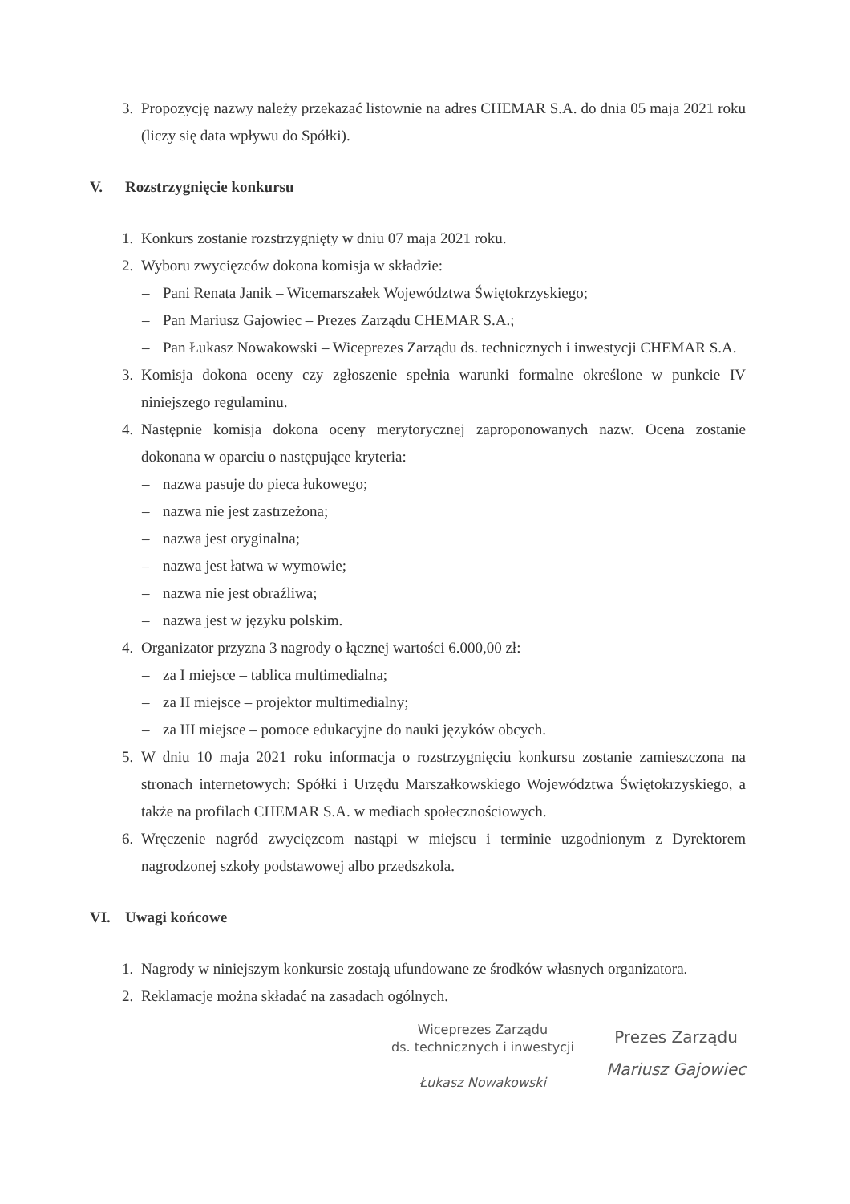3. Propozycję nazwy należy przekazać listownie na adres CHEMAR S.A. do dnia 05 maja 2021 roku (liczy się data wpływu do Spółki).
V. Rozstrzygnięcie konkursu
1. Konkurs zostanie rozstrzygnięty w dniu 07 maja 2021 roku.
2. Wyboru zwycięzców dokona komisja w składzie:
– Pani Renata Janik – Wicemarszałek Województwa Świętokrzyskiego;
– Pan Mariusz Gajowiec – Prezes Zarządu CHEMAR S.A.;
– Pan Łukasz Nowakowski – Wiceprezes Zarządu ds. technicznych i inwestycji CHEMAR S.A.
3. Komisja dokona oceny czy zgłoszenie spełnia warunki formalne określone w punkcie IV niniejszego regulaminu.
4. Następnie komisja dokona oceny merytorycznej zaproponowanych nazw. Ocena zostanie dokonana w oparciu o następujące kryteria:
– nazwa pasuje do pieca łukowego;
– nazwa nie jest zastrzeżona;
– nazwa jest oryginalna;
– nazwa jest łatwa w wymowie;
– nazwa nie jest obraźliwa;
– nazwa jest w języku polskim.
4. Organizator przyzna 3 nagrody o łącznej wartości 6.000,00 zł:
– za I miejsce – tablica multimedialna;
– za II miejsce – projektor multimedialny;
– za III miejsce – pomoce edukacyjne do nauki języków obcych.
5. W dniu 10 maja 2021 roku informacja o rozstrzygnięciu konkursu zostanie zamieszczona na stronach internetowych: Spółki i Urzędu Marszałkowskiego Województwa Świętokrzyskiego, a także na profilach CHEMAR S.A. w mediach społecznościowych.
6. Wręczenie nagród zwycięzcom nastąpi w miejscu i terminie uzgodnionym z Dyrektorem nagrodzonej szkoły podstawowej albo przedszkola.
VI. Uwagi końcowe
1. Nagrody w niniejszym konkursie zostają ufundowane ze środków własnych organizatora.
2. Reklamacje można składać na zasadach ogólnych.
Wiceprezes Zarządu
ds. technicznych i inwestycji
Łukasz Nowakowski
Prezes Zarządu
Mariusz Gajowiec